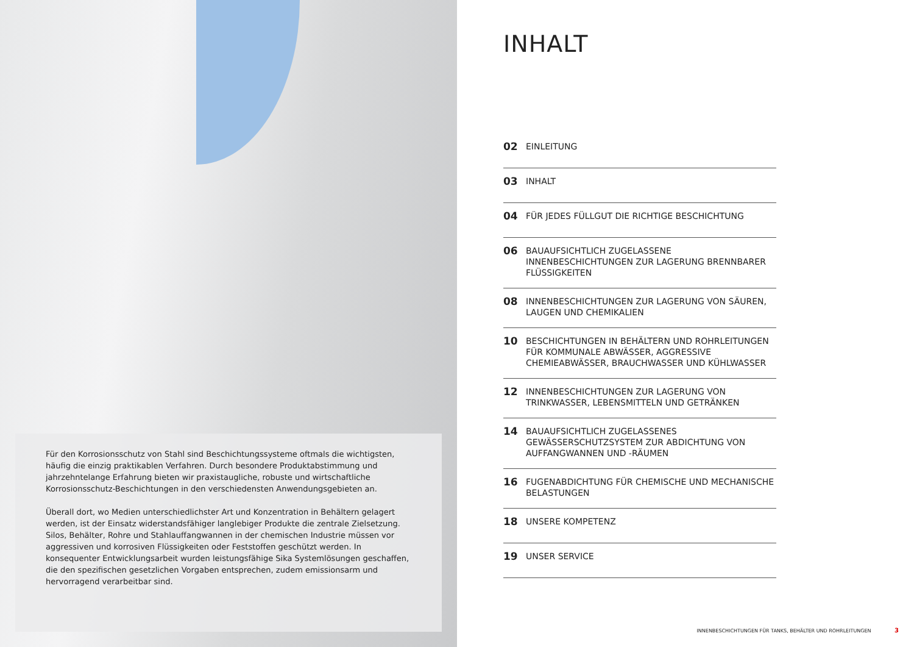Für den Korrosionsschutz von Stahl sind Beschichtungssysteme oftmals die wichtigsten, häufig die einzig praktikablen Verfahren. Durch besondere Produktabstimmung und jahrzehntelange Erfahrung bieten wir praxistaugliche, robuste und wirtschaftliche Korrosionsschutz-Beschichtungen in den verschiedensten Anwendungsgebieten an.
Überall dort, wo Medien unterschiedlichster Art und Konzentration in Behältern gelagert werden, ist der Einsatz widerstandsfähiger langlebiger Produkte die zentrale Zielsetzung. Silos, Behälter, Rohre und Stahlauffangwannen in der chemischen Industrie müssen vor aggressiven und korrosiven Flüssigkeiten oder Feststoffen geschützt werden. In konsequenter Entwicklungsarbeit wurden leistungsfähige Sika Systemlösungen geschaffen, die den spezifischen gesetzlichen Vorgaben entsprechen, zudem emissionsarm und hervorragend verarbeitbar sind.
INHALT
02 EINLEITUNG
03 INHALT
04 FÜR JEDES FÜLLGUT DIE RICHTIGE BESCHICHTUNG
06 BAUAUFSICHTLICH ZUGELASSENE INNENBESCHICHTUNGEN ZUR LAGERUNG BRENNBARER FLÜSSIGKEITEN
08 INNENBESCHICHTUNGEN ZUR LAGERUNG VON SÄUREN, LAUGEN UND CHEMIKALIEN
10 BESCHICHTUNGEN IN BEHÄLTERN UND ROHRLEITUNGEN FÜR KOMMUNALE ABWÄSSER, AGGRESSIVE CHEMIEABWÄSSER, BRAUCHWASSER UND KÜHLWASSER
12 INNENBESCHICHTUNGEN ZUR LAGERUNG VON TRINKWASSER, LEBENSMITTELN UND GETRÄNKEN
14 BAUAUFSICHTLICH ZUGELASSENES GEWÄSSERSCHUTZSYSTEM ZUR ABDICHTUNG VON AUFFANGWANNEN UND -RÄUMEN
16 FUGENABDICHTUNG FÜR CHEMISCHE UND MECHANISCHE BELASTUNGEN
18 UNSERE KOMPETENZ
19 UNSER SERVICE
INNENBESCHICHTUNGEN FÜR TANKS, BEHÄLTER UND ROHRLEITUNGEN 3